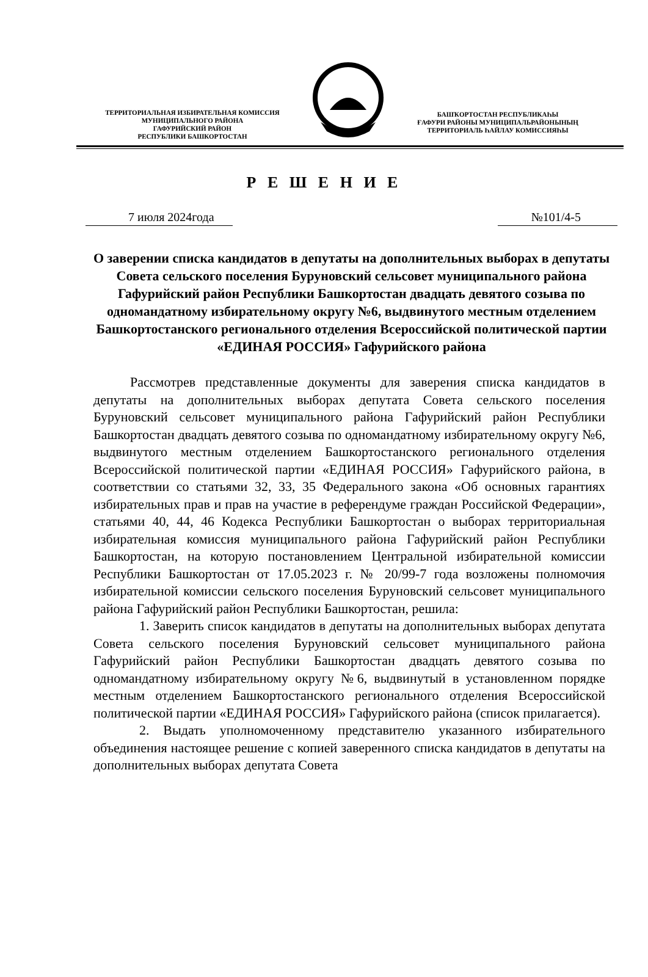ТЕРРИТОРИАЛЬНАЯ ИЗБИРАТЕЛЬНАЯ КОМИССИЯ
МУНИЦИПАЛЬНОГО РАЙОНА
ГАФУРИЙСКИЙ РАЙОН
РЕСПУБЛИКИ БАШКОРТОСТАН
БАШҠОРТОСТАН РЕСПУБЛИКАҺЫ
ҒАФУРИ РАЙОНЫ МУНИЦИПАЛЬРАЙОНЫНЫҢ
ТЕРРИТОРИАЛЬ ҺАЙЛАУ КОМИССИЯҺЫ
Р Е Ш Е Н И Е
7 июля 2024года №101/4-5
О заверении списка кандидатов в депутаты на дополнительных выборах в депутаты Совета сельского поселения Буруновский сельсовет муниципального района Гафурийский район Республики Башкортостан двадцать девятого созыва по одномандатному избирательному округу №6, выдвинутого местным отделением Башкортостанского регионального отделения Всероссийской политической партии «ЕДИНАЯ РОССИЯ» Гафурийского района
Рассмотрев представленные документы для заверения списка кандидатов в депутаты на дополнительных выборах депутата Совета сельского поселения Буруновский сельсовет муниципального района Гафурийский район Республики Башкортостан двадцать девятого созыва по одномандатному избирательному округу №6, выдвинутого местным отделением Башкортостанского регионального отделения Всероссийской политической партии «ЕДИНАЯ РОССИЯ» Гафурийского района, в соответствии со статьями 32, 33, 35 Федерального закона «Об основных гарантиях избирательных прав и прав на участие в референдуме граждан Российской Федерации», статьями 40, 44, 46 Кодекса Республики Башкортостан о выборах территориальная избирательная комиссия муниципального района Гафурийский район Республики Башкортостан, на которую постановлением Центральной избирательной комиссии Республики Башкортостан от 17.05.2023 г. № 20/99-7 года возложены полномочия избирательной комиссии сельского поселения Буруновский сельсовет муниципального района Гафурийский район Республики Башкортостан, решила:
1. Заверить список кандидатов в депутаты на дополнительных выборах депутата Совета сельского поселения Буруновский сельсовет муниципального района Гафурийский район Республики Башкортостан двадцать девятого созыва по одномандатному избирательному округу №6, выдвинутый в установленном порядке местным отделением Башкортостанского регионального отделения Всероссийской политической партии «ЕДИНАЯ РОССИЯ» Гафурийского района (список прилагается).
2. Выдать уполномоченному представителю указанного избирательного объединения настоящее решение с копией заверенного списка кандидатов в депутаты на дополнительных выборах депутата Совета